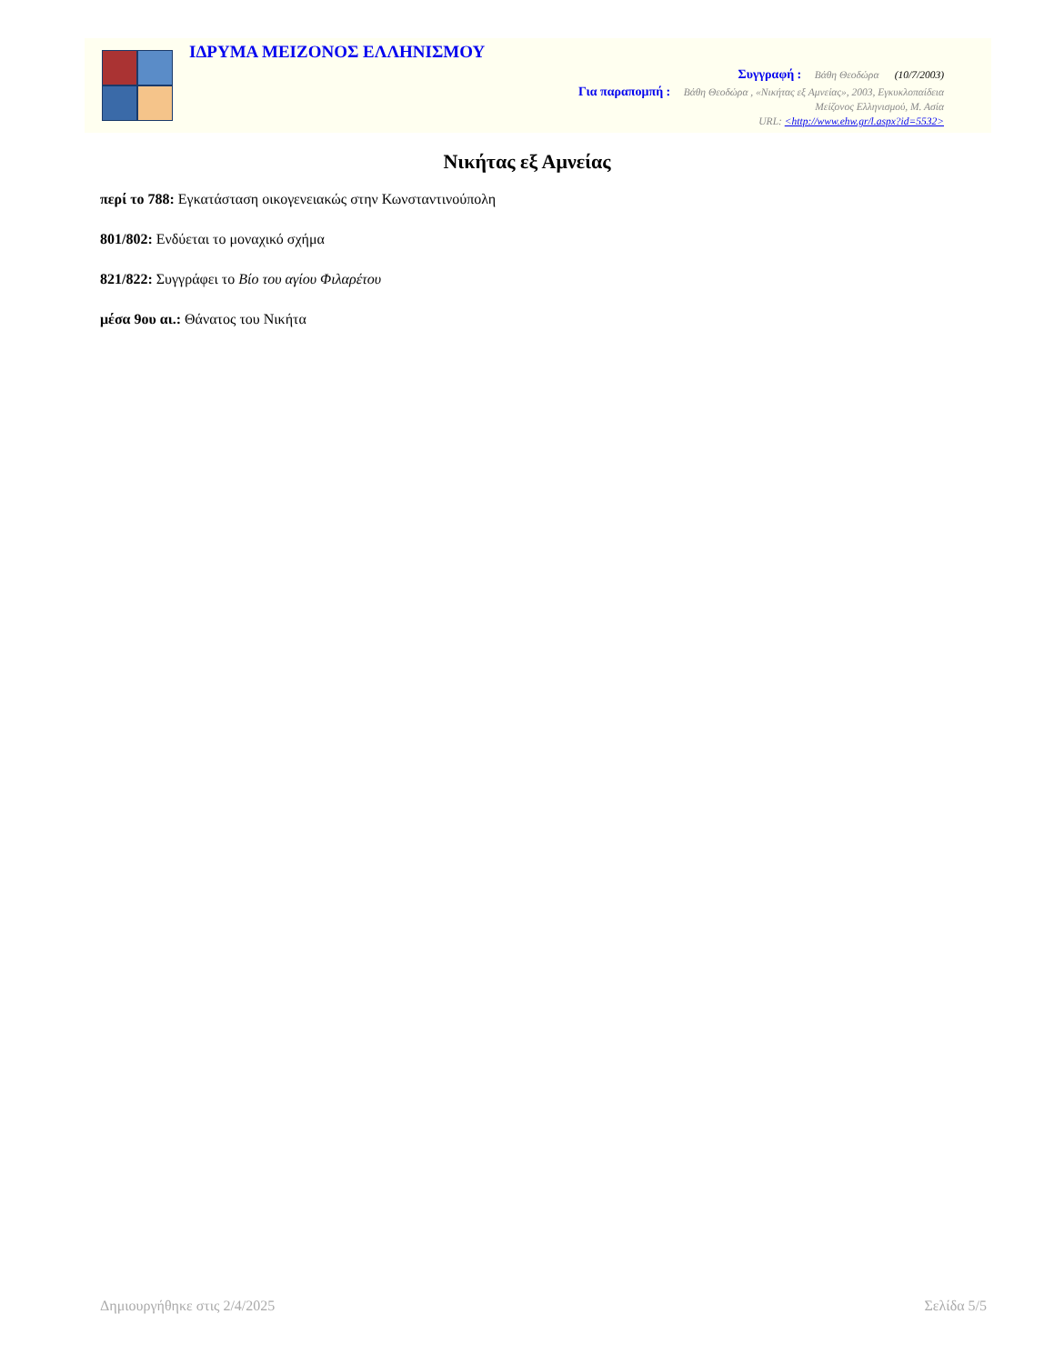ΙΔΡΥΜΑ ΜΕΙΖΟΝΟΣ ΕΛΛΗΝΙΣΜΟΥ
Συγγραφή : Βάθη Θεοδώρα (10/7/2003)
Για παραπομπή : Βάθη Θεοδώρα , «Νικήτας εξ Αμνείας», 2003, Εγκυκλοπαίδεια
Μείζονος Ελληνισμού, Μ. Ασία
URL: <http://www.ehw.gr/l.aspx?id=5532>
Νικήτας εξ Αμνείας
περί το 788: Εγκατάσταση οικογενειακώς στην Κωνσταντινούπολη
801/802: Ενδύεται το μοναχικό σχήμα
821/822: Συγγράφει το Βίο του αγίου Φιλαρέτου
μέσα 9ου αι.: Θάνατος του Νικήτα
Δημιουργήθηκε στις 2/4/2025 Σελίδα 5/5